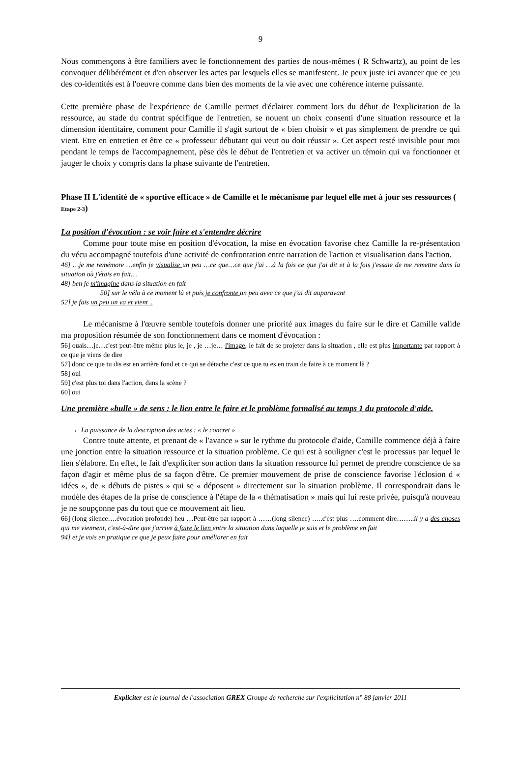9
Nous commençons à être familiers avec le fonctionnement des parties de nous-mêmes ( R Schwartz), au point de les convoquer délibérément et d'en observer les actes par lesquels elles se manifestent. Je peux juste ici avancer que ce jeu des co-identités est à l'oeuvre comme dans bien des moments de la vie avec une cohérence interne puissante.
Cette première phase de l'expérience de Camille permet d'éclairer comment lors du début de l'explicitation de la ressource, au stade du contrat spécifique de l'entretien, se nouent un choix consenti d'une situation ressource et la dimension identitaire, comment pour Camille il s'agit surtout de « bien choisir » et pas simplement de prendre ce qui vient. Etre en entretien et être ce « professeur débutant qui veut ou doit réussir ». Cet aspect resté invisible pour moi pendant le temps de l'accompagnement, pèse dès le début de l'entretien et va activer un témoin qui va fonctionner et jauger le choix y compris dans la phase suivante de l'entretien.
Phase II L'identité de « sportive efficace » de Camille et le mécanisme par lequel elle met à jour ses ressources ( Etape 2-3)
La position d'évocation : se voir faire et s'entendre décrire
Comme pour toute mise en position d'évocation, la mise en évocation favorise chez Camille la re-présentation du vécu accompagné toutefois d'une activité de confrontation entre narration de l'action et visualisation dans l'action.
46] …je me remémore …enfin je visualise un peu …ce que…ce que j'ai …à la fois ce que j'ai dit et à la fois j'essaie de me remettre dans la situation où j'étais en fait…
48] ben je m'imagine dans la situation en fait
50] sur le vélo à ce moment là et puis je confronte un peu avec ce que j'ai dit auparavant
52] je fais un peu un va et vient ..
Le mécanisme à l'œuvre semble toutefois donner une priorité aux images du faire sur le dire et Camille valide ma proposition résumée de son fonctionnement dans ce moment d'évocation :
56] ouais…je…c'est peut-être même plus le, je , je …je… l'image, le fait de se projeter dans la situation , elle est plus importante par rapport à ce que je viens de dire
57] donc ce que tu dis est en arrière fond et ce qui se détache c'est ce que tu es en train de faire à ce moment là ?
58] oui
59] c'est plus toi dans l'action, dans la scène ?
60] oui
Une première «bulle » de sens : le lien entre le faire et le problème formalisé au temps 1 du protocole d'aide.
→ La puissance de la description des actes : « le concret »
Contre toute attente, et prenant de « l'avance » sur le rythme du protocole d'aide, Camille commence déjà à faire une jonction entre la situation ressource et la situation problème. Ce qui est à souligner c'est le processus par lequel le lien s'élabore. En effet, le fait d'expliciter son action dans la situation ressource lui permet de prendre conscience de sa façon d'agir et même plus de sa façon d'être. Ce premier mouvement de prise de conscience favorise l'éclosion d « idées », de « débuts de pistes » qui se « déposent » directement sur la situation problème. Il correspondrait dans le modèle des étapes de la prise de conscience à l'étape de la « thématisation » mais qui lui reste privée, puisqu'à nouveau je ne soupçonne pas du tout que ce mouvement ait lieu.
66] (long silence….évocation profonde) heu …Peut-être par rapport à ……(long silence) …..c'est plus ….comment dire……..il y a des choses qui me viennent, c'est-à-dire que j'arrive à faire le lien entre la situation dans laquelle je suis et le problème en fait
94] et je vois en pratique ce que je peux faire pour améliorer en fait
Expliciter est le journal de l'association GREX Groupe de recherche sur l'explicitation n° 88 janvier 2011